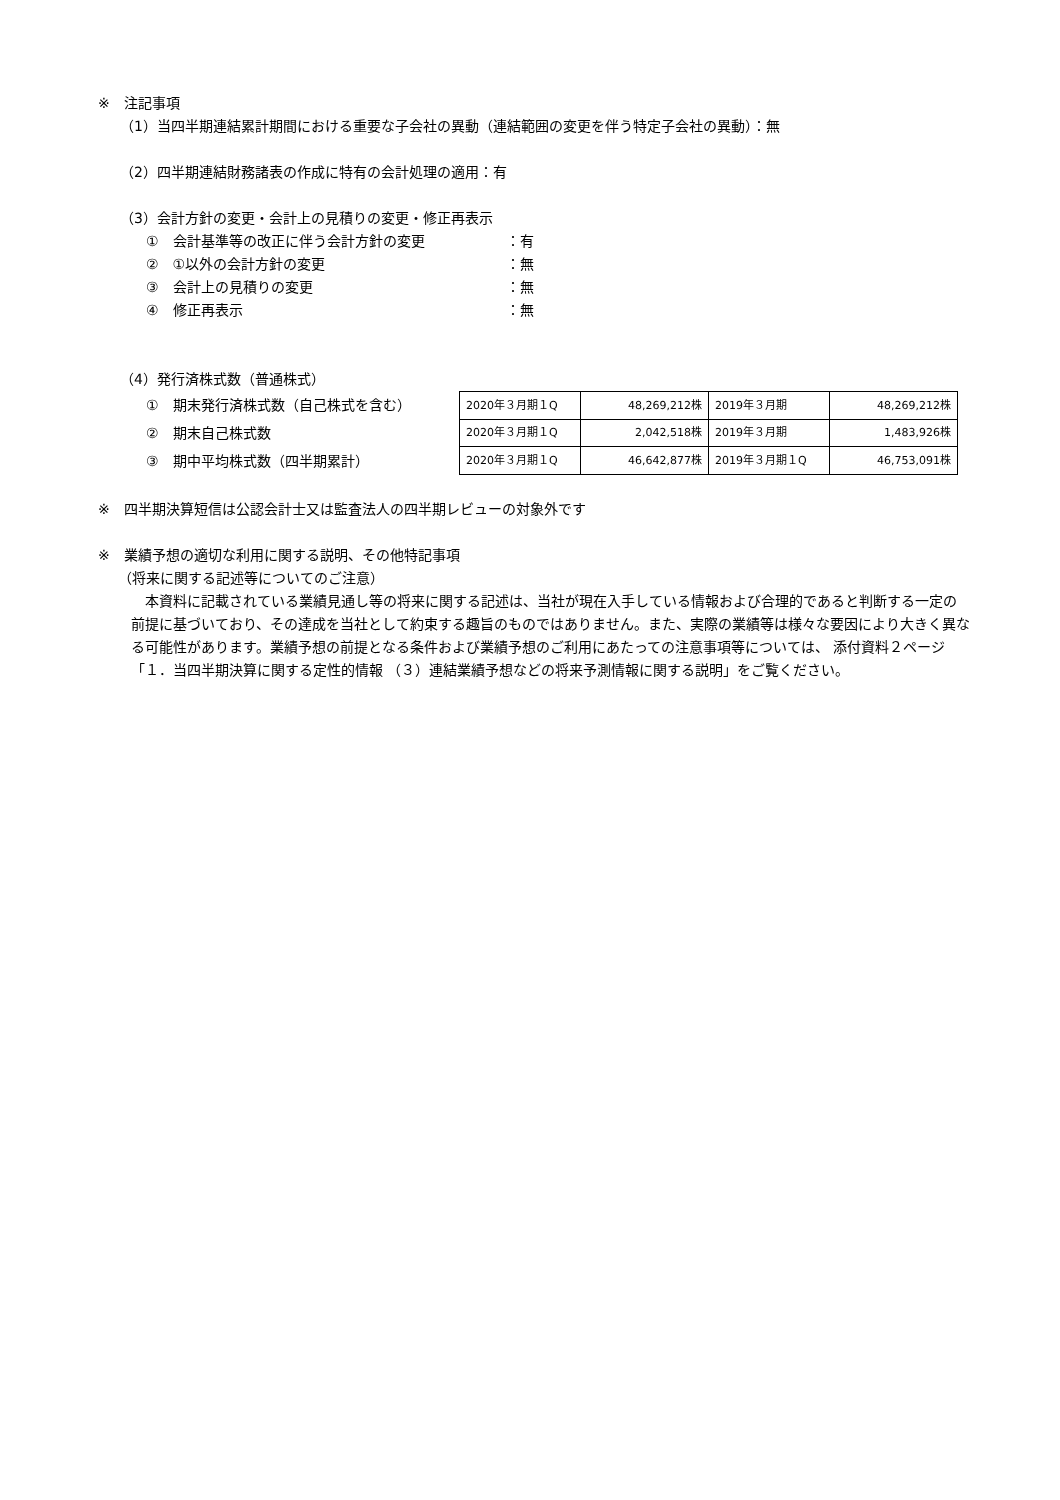※　注記事項
（1）当四半期連結累計期間における重要な子会社の異動（連結範囲の変更を伴う特定子会社の異動）：無
（2）四半期連結財務諸表の作成に特有の会計処理の適用：有
（3）会計方針の変更・会計上の見積りの変更・修正再表示
①　会計基準等の改正に伴う会計方針の変更 ：有
②　①以外の会計方針の変更 ：無
③　会計上の見積りの変更 ：無
④　修正再表示 ：無
（4）発行済株式数（普通株式）
①　期末発行済株式数（自己株式を含む）
②　期末自己株式数
③　期中平均株式数（四半期累計）
| 2020年３月期１Q | 48,269,212株 | 2019年３月期 | 48,269,212株 |
| 2020年３月期１Q | 2,042,518株 | 2019年３月期 | 1,483,926株 |
| 2020年３月期１Q | 46,642,877株 | 2019年３月期１Q | 46,753,091株 |
※　四半期決算短信は公認会計士又は監査法人の四半期レビューの対象外です
※　業績予想の適切な利用に関する説明、その他特記事項
（将来に関する記述等についてのご注意）
本資料に記載されている業績見通し等の将来に関する記述は、当社が現在入手している情報および合理的であると判断する一定の前提に基づいており、その達成を当社として約束する趣旨のものではありません。また、実際の業績等は様々な要因により大きく異なる可能性があります。業績予想の前提となる条件および業績予想のご利用にあたっての注意事項等については、 添付資料２ページ「１．当四半期決算に関する定性的情報 （３）連結業績予想などの将来予測情報に関する説明」をご覧ください。